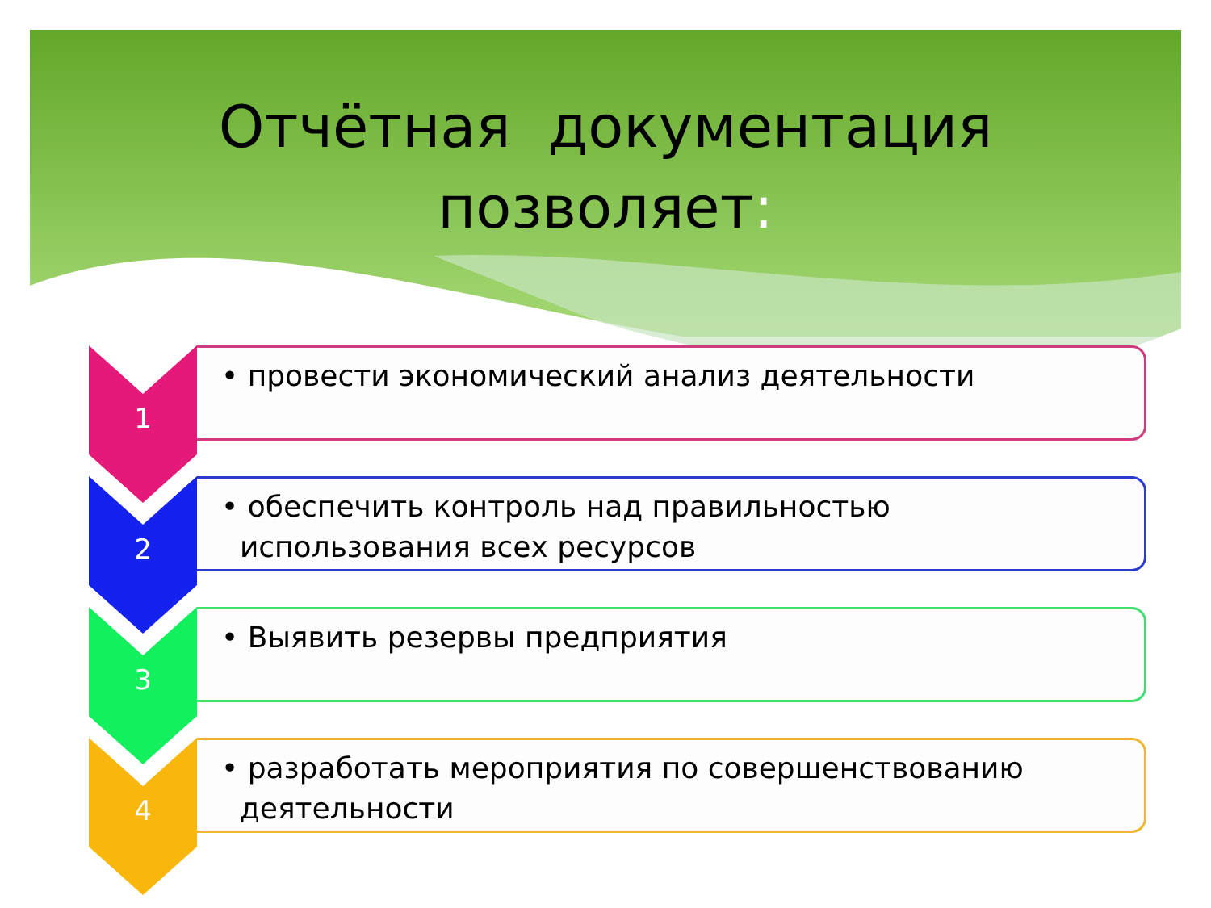Отчётная документация
позволяет:
1
• провести экономический анализ деятельности
2
• обеспечить контроль над правильностью
использования всех ресурсов
3
• Выявить резервы предприятия
4
• разработать мероприятия по совершенствованию
деятельности